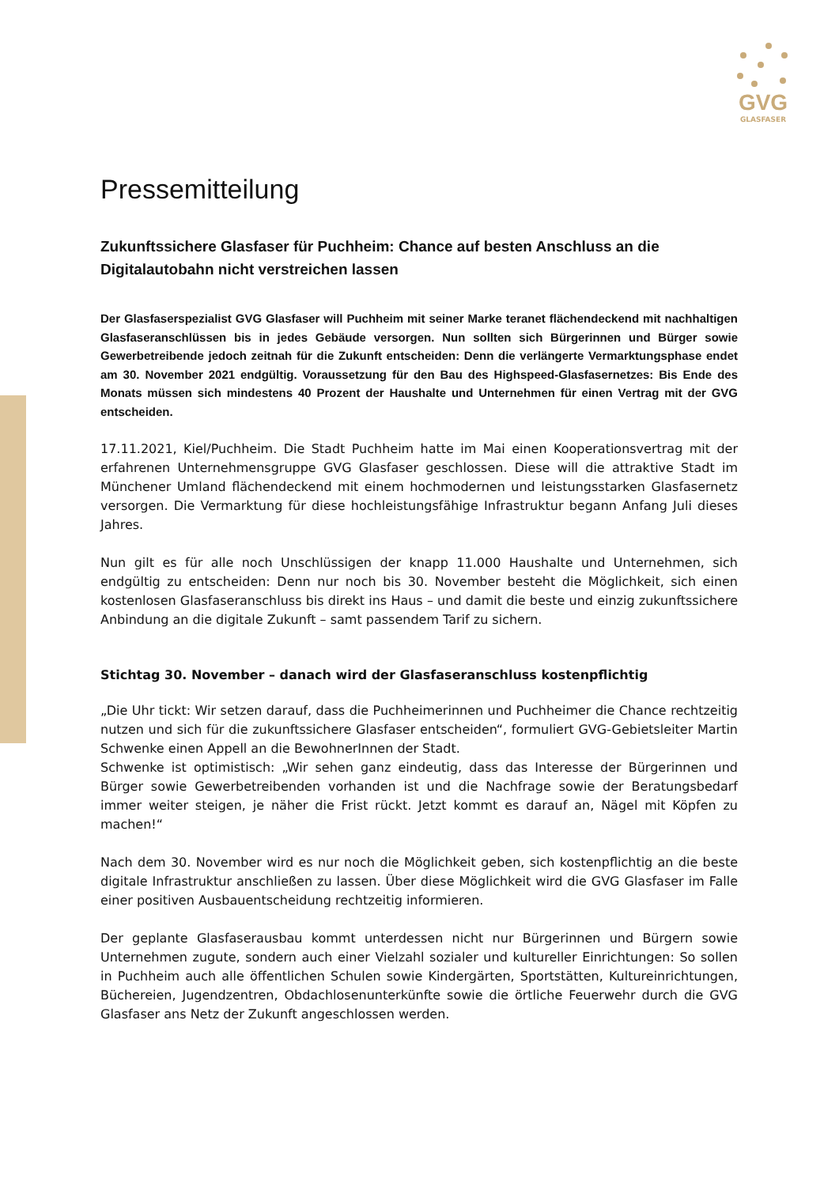GVG
GLASFASER
Pressemitteilung
Zukunftssichere Glasfaser für Puchheim: Chance auf besten Anschluss an die Digitalautobahn nicht verstreichen lassen
Der Glasfaserspezialist GVG Glasfaser will Puchheim mit seiner Marke teranet flächendeckend mit nachhaltigen Glasfaseranschlüssen bis in jedes Gebäude versorgen. Nun sollten sich Bürgerinnen und Bürger sowie Gewerbetreibende jedoch zeitnah für die Zukunft entscheiden: Denn die verlängerte Vermarktungsphase endet am 30. November 2021 endgültig. Voraussetzung für den Bau des Highspeed-Glasfasernetzes: Bis Ende des Monats müssen sich mindestens 40 Prozent der Haushalte und Unternehmen für einen Vertrag mit der GVG entscheiden.
17.11.2021, Kiel/Puchheim. Die Stadt Puchheim hatte im Mai einen Kooperationsvertrag mit der erfahrenen Unternehmensgruppe GVG Glasfaser geschlossen. Diese will die attraktive Stadt im Münchener Umland flächendeckend mit einem hochmodernen und leistungsstarken Glasfasernetz versorgen. Die Vermarktung für diese hochleistungsfähige Infrastruktur begann Anfang Juli dieses Jahres.
Nun gilt es für alle noch Unschlüssigen der knapp 11.000 Haushalte und Unternehmen, sich endgültig zu entscheiden: Denn nur noch bis 30. November besteht die Möglichkeit, sich einen kostenlosen Glasfaseranschluss bis direkt ins Haus – und damit die beste und einzig zukunftssichere Anbindung an die digitale Zukunft – samt passendem Tarif zu sichern.
Stichtag 30. November – danach wird der Glasfaseranschluss kostenpflichtig
„Die Uhr tickt: Wir setzen darauf, dass die Puchheimerinnen und Puchheimer die Chance rechtzeitig nutzen und sich für die zukunftssichere Glasfaser entscheiden“, formuliert GVG-Gebietsleiter Martin Schwenke einen Appell an die BewohnerInnen der Stadt.
Schwenke ist optimistisch: „Wir sehen ganz eindeutig, dass das Interesse der Bürgerinnen und Bürger sowie Gewerbetreibenden vorhanden ist und die Nachfrage sowie der Beratungsbedarf immer weiter steigen, je näher die Frist rückt. Jetzt kommt es darauf an, Nägel mit Köpfen zu machen!“
Nach dem 30. November wird es nur noch die Möglichkeit geben, sich kostenpflichtig an die beste digitale Infrastruktur anschließen zu lassen. Über diese Möglichkeit wird die GVG Glasfaser im Falle einer positiven Ausbauentscheidung rechtzeitig informieren.
Der geplante Glasfaserausbau kommt unterdessen nicht nur Bürgerinnen und Bürgern sowie Unternehmen zugute, sondern auch einer Vielzahl sozialer und kultureller Einrichtungen: So sollen in Puchheim auch alle öffentlichen Schulen sowie Kindergärten, Sportstätten, Kultureinrichtungen, Büchereien, Jugendzentren, Obdachlosenunterkünfte sowie die örtliche Feuerwehr durch die GVG Glasfaser ans Netz der Zukunft angeschlossen werden.